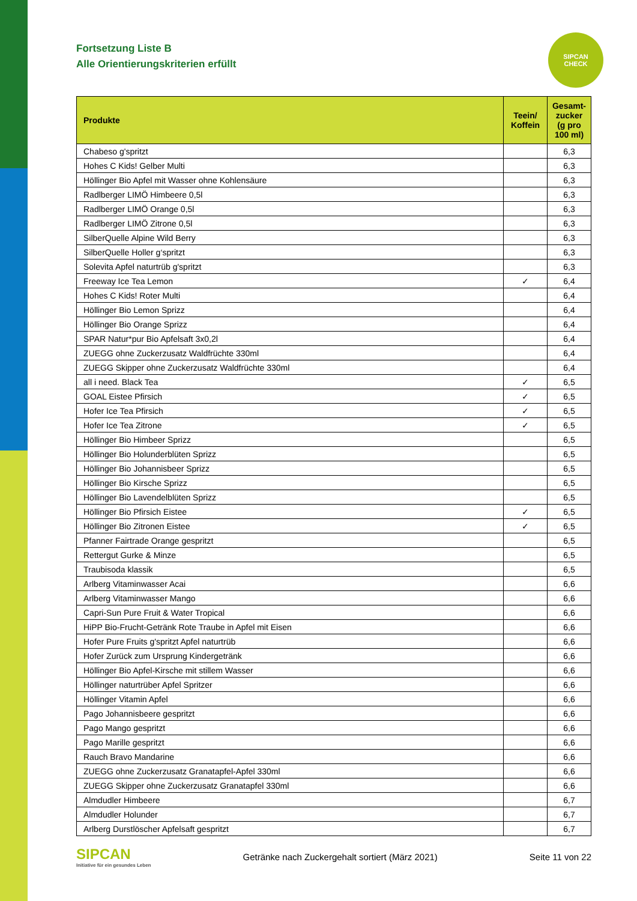SIPCAN
CHECK
Fortsetzung Liste B
Alle Orientierungskriterien erfüllt
| Produkte | Teein/ Koffein | Gesamt- zucker (g pro 100 ml) |
| --- | --- | --- |
| Chabeso g'spritzt | | 6,3 |
| Hohes C Kids! Gelber Multi | | 6,3 |
| Höllinger Bio Apfel mit Wasser ohne Kohlensäure | | 6,3 |
| Radlberger LIMÖ Himbeere 0,5l | | 6,3 |
| Radlberger LIMÖ Orange 0,5l | | 6,3 |
| Radlberger LIMÖ Zitrone 0,5l | | 6,3 |
| SilberQuelle Alpine Wild Berry | | 6,3 |
| SilberQuelle Holler g‘spritzt | | 6,3 |
| Solevita Apfel naturtrüb g'spritzt | | 6,3 |
| Freeway Ice Tea Lemon | ✓ | 6,4 |
| Hohes C Kids! Roter Multi | | 6,4 |
| Höllinger Bio Lemon Sprizz | | 6,4 |
| Höllinger Bio Orange Sprizz | | 6,4 |
| SPAR Natur*pur Bio Apfelsaft 3x0,2l | | 6,4 |
| ZUEGG ohne Zuckerzusatz Waldfrüchte 330ml | | 6,4 |
| ZUEGG Skipper ohne Zuckerzusatz Waldfrüchte 330ml | | 6,4 |
| all i need. Black Tea | ✓ | 6,5 |
| GOAL Eistee Pfirsich | ✓ | 6,5 |
| Hofer Ice Tea Pfirsich | ✓ | 6,5 |
| Hofer Ice Tea Zitrone | ✓ | 6,5 |
| Höllinger Bio Himbeer Sprizz | | 6,5 |
| Höllinger Bio Holunderblüten Sprizz | | 6,5 |
| Höllinger Bio Johannisbeer Sprizz | | 6,5 |
| Höllinger Bio Kirsche Sprizz | | 6,5 |
| Höllinger Bio Lavendelblüten Sprizz | | 6,5 |
| Höllinger Bio Pfirsich Eistee | ✓ | 6,5 |
| Höllinger Bio Zitronen Eistee | ✓ | 6,5 |
| Pfanner Fairtrade Orange gespritzt | | 6,5 |
| Rettergut Gurke & Minze | | 6,5 |
| Traubisoda klassik | | 6,5 |
| Arlberg Vitaminwasser Acai | | 6,6 |
| Arlberg Vitaminwasser Mango | | 6,6 |
| Capri-Sun Pure Fruit & Water Tropical | | 6,6 |
| HiPP Bio-Frucht-Getränk Rote Traube in Apfel mit Eisen | | 6,6 |
| Hofer Pure Fruits g'spritzt Apfel naturtrüb | | 6,6 |
| Hofer Zurück zum Ursprung Kindergetränk | | 6,6 |
| Höllinger Bio Apfel-Kirsche mit stillem Wasser | | 6,6 |
| Höllinger naturtrüber Apfel Spritzer | | 6,6 |
| Höllinger Vitamin Apfel | | 6,6 |
| Pago Johannisbeere gespritzt | | 6,6 |
| Pago Mango gespritzt | | 6,6 |
| Pago Marille gespritzt | | 6,6 |
| Rauch Bravo Mandarine | | 6,6 |
| ZUEGG ohne Zuckerzusatz Granatapfel-Apfel 330ml | | 6,6 |
| ZUEGG Skipper ohne Zuckerzusatz Granatapfel 330ml | | 6,6 |
| Almdudler Himbeere | | 6,7 |
| Almdudler Holunder | | 6,7 |
| Arlberg Durstlöscher Apfelsaft gespritzt | | 6,7 |
SIPCAN
Initiative für ein gesundes Leben
Getränke nach Zuckergehalt sortiert (März 2021)
Seite 11 von 22